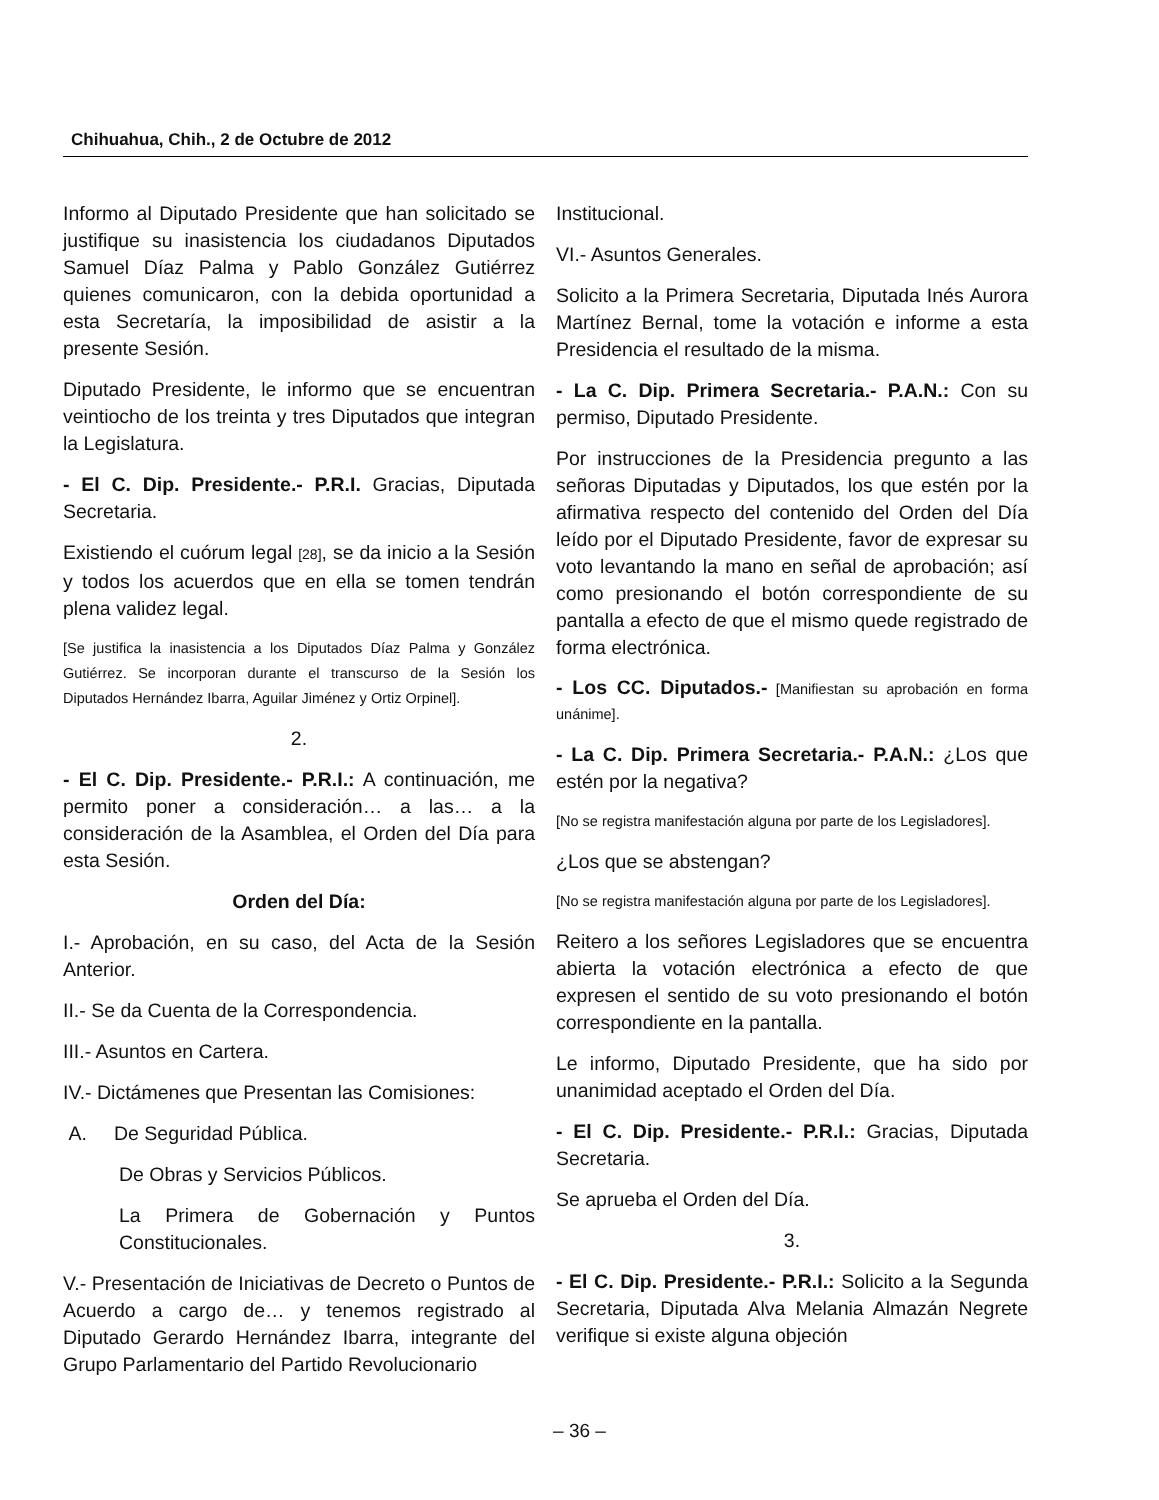Chihuahua, Chih., 2 de Octubre de 2012
Informo al Diputado Presidente que han solicitado se justifique su inasistencia los ciudadanos Diputados Samuel Díaz Palma y Pablo González Gutiérrez quienes comunicaron, con la debida oportunidad a esta Secretaría, la imposibilidad de asistir a la presente Sesión.
Diputado Presidente, le informo que se encuentran veintiocho de los treinta y tres Diputados que integran la Legislatura.
- El C. Dip. Presidente.- P.R.I. Gracias, Diputada Secretaria.
Existiendo el cuórum legal [28], se da inicio a la Sesión y todos los acuerdos que en ella se tomen tendrán plena validez legal.
[Se justifica la inasistencia a los Diputados Díaz Palma y González Gutiérrez. Se incorporan durante el transcurso de la Sesión los Diputados Hernández Ibarra, Aguilar Jiménez y Ortiz Orpinel].
2.
- El C. Dip. Presidente.- P.R.I.: A continuación, me permito poner a consideración… a las… a la consideración de la Asamblea, el Orden del Día para esta Sesión.
Orden del Día:
I.- Aprobación, en su caso, del Acta de la Sesión Anterior.
II.- Se da Cuenta de la Correspondencia.
III.- Asuntos en Cartera.
IV.- Dictámenes que Presentan las Comisiones:
A. De Seguridad Pública.
De Obras y Servicios Públicos.
La Primera de Gobernación y Puntos Constitucionales.
V.- Presentación de Iniciativas de Decreto o Puntos de Acuerdo a cargo de… y tenemos registrado al Diputado Gerardo Hernández Ibarra, integrante del Grupo Parlamentario del Partido Revolucionario
Institucional.
VI.- Asuntos Generales.
Solicito a la Primera Secretaria, Diputada Inés Aurora Martínez Bernal, tome la votación e informe a esta Presidencia el resultado de la misma.
- La C. Dip. Primera Secretaria.- P.A.N.: Con su permiso, Diputado Presidente.
Por instrucciones de la Presidencia pregunto a las señoras Diputadas y Diputados, los que estén por la afirmativa respecto del contenido del Orden del Día leído por el Diputado Presidente, favor de expresar su voto levantando la mano en señal de aprobación; así como presionando el botón correspondiente de su pantalla a efecto de que el mismo quede registrado de forma electrónica.
- Los CC. Diputados.- [Manifiestan su aprobación en forma unánime].
- La C. Dip. Primera Secretaria.- P.A.N.: ¿Los que estén por la negativa?
[No se registra manifestación alguna por parte de los Legisladores].
¿Los que se abstengan?
[No se registra manifestación alguna por parte de los Legisladores].
Reitero a los señores Legisladores que se encuentra abierta la votación electrónica a efecto de que expresen el sentido de su voto presionando el botón correspondiente en la pantalla.
Le informo, Diputado Presidente, que ha sido por unanimidad aceptado el Orden del Día.
- El C. Dip. Presidente.- P.R.I.: Gracias, Diputada Secretaria.
Se aprueba el Orden del Día.
3.
- El C. Dip. Presidente.- P.R.I.: Solicito a la Segunda Secretaria, Diputada Alva Melania Almazán Negrete verifique si existe alguna objeción
– 36 –